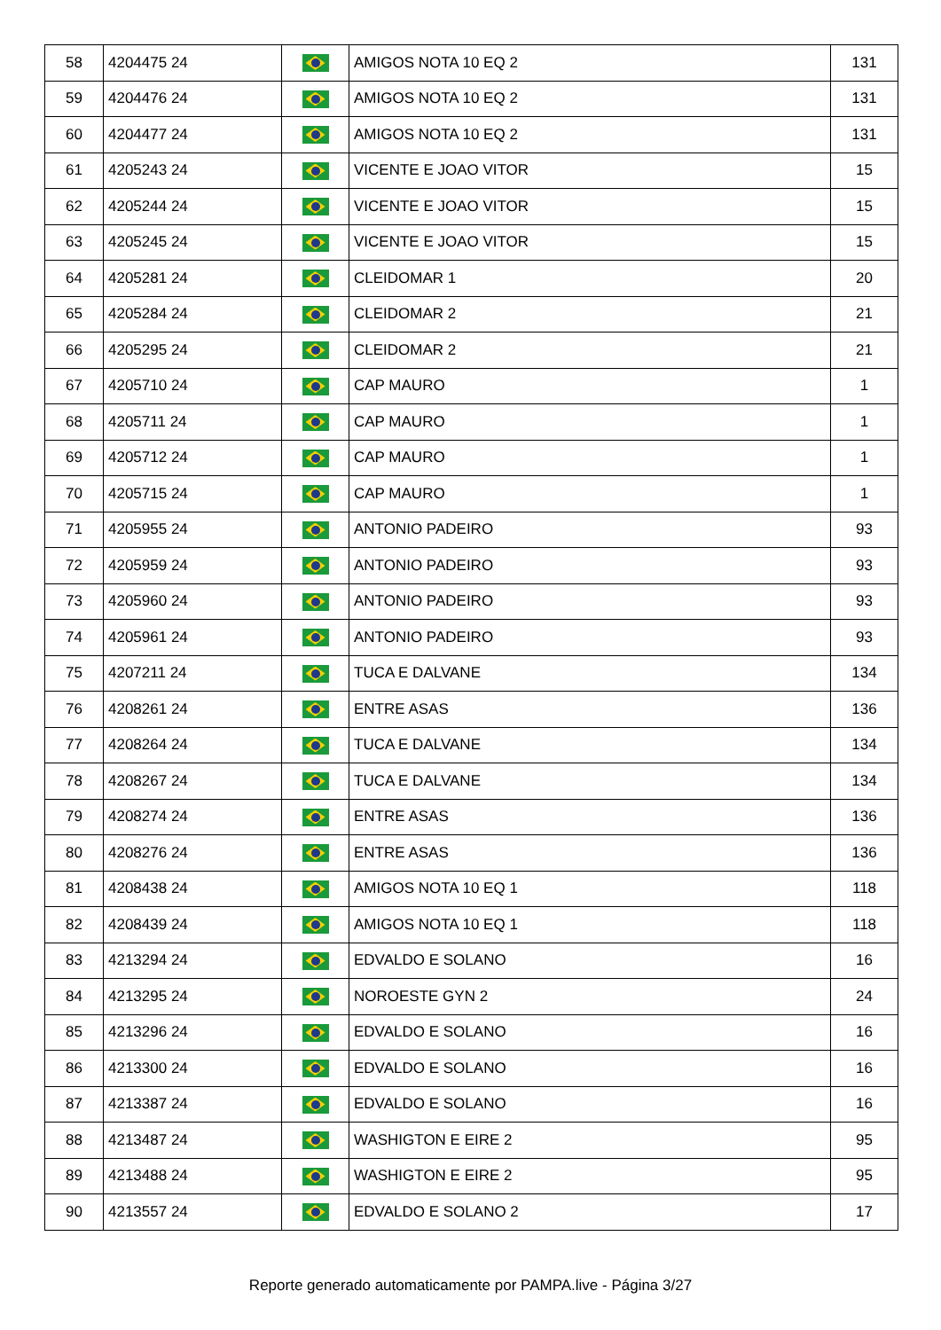| 58 | 4204475 24 | | AMIGOS NOTA 10 EQ 2 | 131 |
| 59 | 4204476 24 | | AMIGOS NOTA 10 EQ 2 | 131 |
| 60 | 4204477 24 | | AMIGOS NOTA 10 EQ 2 | 131 |
| 61 | 4205243 24 | | VICENTE E JOAO VITOR | 15 |
| 62 | 4205244 24 | | VICENTE E JOAO VITOR | 15 |
| 63 | 4205245 24 | | VICENTE E JOAO VITOR | 15 |
| 64 | 4205281 24 | | CLEIDOMAR 1 | 20 |
| 65 | 4205284 24 | | CLEIDOMAR 2 | 21 |
| 66 | 4205295 24 | | CLEIDOMAR 2 | 21 |
| 67 | 4205710 24 | | CAP MAURO | 1 |
| 68 | 4205711 24 | | CAP MAURO | 1 |
| 69 | 4205712 24 | | CAP MAURO | 1 |
| 70 | 4205715 24 | | CAP MAURO | 1 |
| 71 | 4205955 24 | | ANTONIO PADEIRO | 93 |
| 72 | 4205959 24 | | ANTONIO PADEIRO | 93 |
| 73 | 4205960 24 | | ANTONIO PADEIRO | 93 |
| 74 | 4205961 24 | | ANTONIO PADEIRO | 93 |
| 75 | 4207211 24 | | TUCA E DALVANE | 134 |
| 76 | 4208261 24 | | ENTRE ASAS | 136 |
| 77 | 4208264 24 | | TUCA E DALVANE | 134 |
| 78 | 4208267 24 | | TUCA E DALVANE | 134 |
| 79 | 4208274 24 | | ENTRE ASAS | 136 |
| 80 | 4208276 24 | | ENTRE ASAS | 136 |
| 81 | 4208438 24 | | AMIGOS NOTA 10 EQ 1 | 118 |
| 82 | 4208439 24 | | AMIGOS NOTA 10 EQ 1 | 118 |
| 83 | 4213294 24 | | EDVALDO E SOLANO | 16 |
| 84 | 4213295 24 | | NOROESTE GYN 2 | 24 |
| 85 | 4213296 24 | | EDVALDO E SOLANO | 16 |
| 86 | 4213300 24 | | EDVALDO E SOLANO | 16 |
| 87 | 4213387 24 | | EDVALDO E SOLANO | 16 |
| 88 | 4213487 24 | | WASHIGTON E EIRE 2 | 95 |
| 89 | 4213488 24 | | WASHIGTON E EIRE 2 | 95 |
| 90 | 4213557 24 | | EDVALDO E SOLANO 2 | 17 |
Reporte generado automaticamente por PAMPA.live - Página 3/27